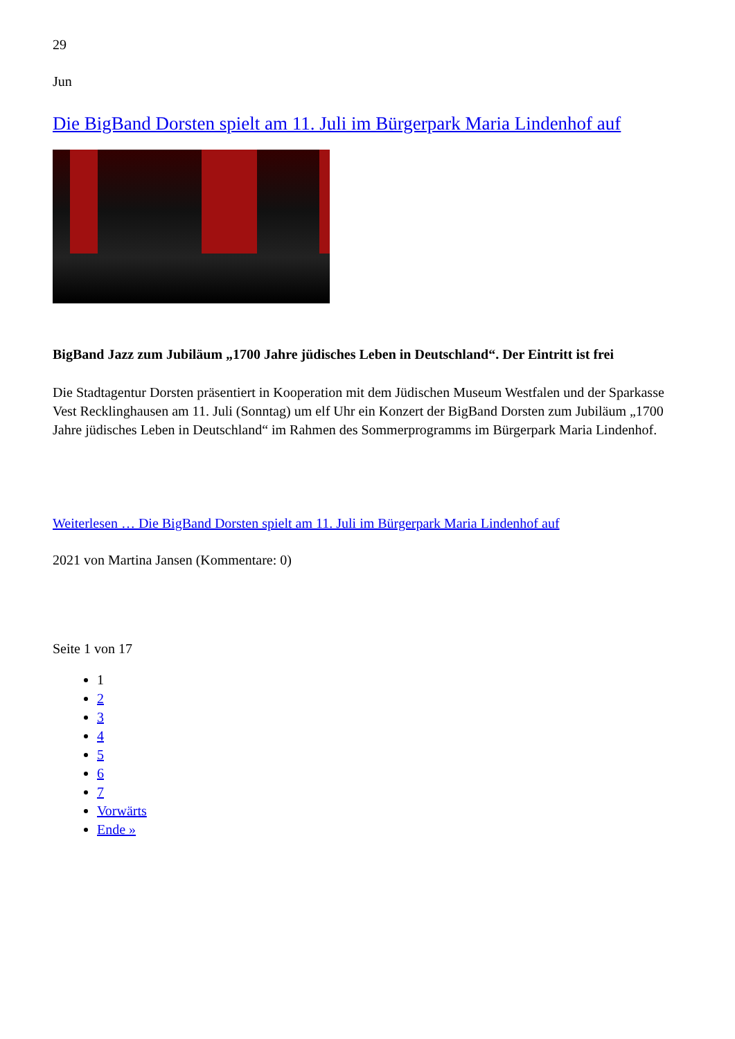29
Jun
Die BigBand Dorsten spielt am 11. Juli im Bürgerpark Maria Lindenhof auf
BigBand Jazz zum Jubiläum „1700 Jahre jüdisches Leben in Deutschland“. Der Eintritt ist frei
Die Stadtagentur Dorsten präsentiert in Kooperation mit dem Jüdischen Museum Westfalen und der Sparkasse Vest Recklinghausen am 11. Juli (Sonntag) um elf Uhr ein Konzert der BigBand Dorsten zum Jubiläum „1700 Jahre jüdisches Leben in Deutschland“ im Rahmen des Sommerprogramms im Bürgerpark Maria Lindenhof.
Weiterlesen … Die BigBand Dorsten spielt am 11. Juli im Bürgerpark Maria Lindenhof auf
2021 von Martina Jansen (Kommentare: 0)
Seite 1 von 17
1
2
3
4
5
6
7
Vorwärts
Ende »